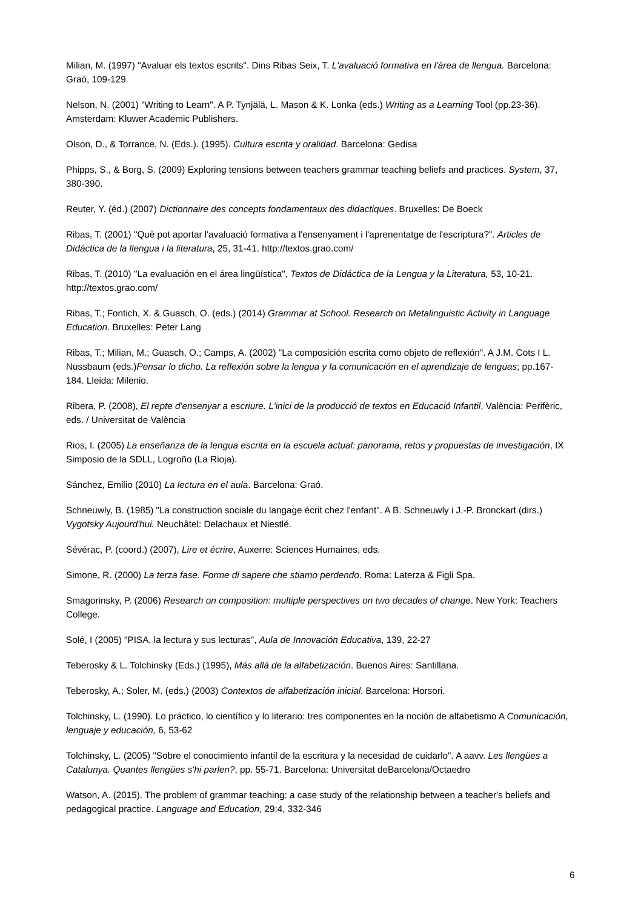Milian, M. (1997) "Avaluar els textos escrits". Dins Ribas Seix, T. L'avaluació formativa en l'àrea de llengua. Barcelona: Graó, 109-129
Nelson, N. (2001) "Writing to Learn". A P. Tynjälä, L. Mason & K. Lonka (eds.) Writing as a Learning Tool (pp.23-36). Amsterdam: Kluwer Academic Publishers.
Olson, D., & Torrance, N. (Eds.). (1995). Cultura escrita y oralidad. Barcelona: Gedisa
Phipps, S., & Borg, S. (2009) Exploring tensions between teachers grammar teaching beliefs and practices. System, 37, 380-390.
Reuter, Y. (éd.) (2007) Dictionnaire des concepts fondamentaux des didactiques. Bruxelles: De Boeck
Ribas, T. (2001) "Què pot aportar l'avaluació formativa a l'ensenyament i l'aprenentatge de l'escriptura?". Articles de Didàctica de la llengua i la literatura, 25, 31-41. http://textos.grao.com/
Ribas, T. (2010) "La evaluación en el área lingüística", Textos de Didáctica de la Lengua y la Literatura, 53, 10-21. http://textos.grao.com/
Ribas, T.; Fontich, X. & Guasch, O. (eds.) (2014) Grammar at School. Research on Metalinguistic Activity in Language Education. Bruxelles: Peter Lang
Ribas, T.; Milian, M.; Guasch, O.; Camps, A. (2002) "La composición escrita como objeto de reflexión". A J.M. Cots I L. Nussbaum (eds.)Pensar lo dicho. La reflexión sobre la lengua y la comunicación en el aprendizaje de lenguas; pp.167-184. Lleida: Milenio.
Ribera, P. (2008), El repte d'ensenyar a escriure. L'inici de la producció de textos en Educació Infantil, València: Perifèric, eds. / Universitat de València
Rios, I. (2005) La enseñanza de la lengua escrita en la escuela actual: panorama, retos y propuestas de investigación, IX Simposio de la SDLL, Logroño (La Rioja).
Sánchez, Emilio (2010) La lectura en el aula. Barcelona: Graó.
Schneuwly, B. (1985) "La construction sociale du langage écrit chez l'enfant". A B. Schneuwly i J.-P. Bronckart (dirs.) Vygotsky Aujourd'hui. Neuchâtel: Delachaux et Niestlé.
Sévérac, P. (coord.) (2007), Lire et écrire, Auxerre: Sciences Humaines, eds.
Simone, R. (2000) La terza fase. Forme di sapere che stiamo perdendo. Roma: Laterza & Figli Spa.
Smagorinsky, P. (2006) Research on composition: multiple perspectives on two decades of change. New York: Teachers College.
Solé, I (2005) "PISA, la lectura y sus lecturas", Aula de Innovación Educativa, 139, 22-27
Teberosky & L. Tolchinsky (Eds.) (1995), Más allá de la alfabetización. Buenos Aires: Santillana.
Teberosky, A.; Soler, M. (eds.) (2003) Contextos de alfabetización inicial. Barcelona: Horsori.
Tolchinsky, L. (1990). Lo práctico, lo científico y lo literario: tres componentes en la noción de alfabetismo A Comunicación, lenguaje y educación, 6, 53-62
Tolchinsky, L. (2005) "Sobre el conocimiento infantil de la escritura y la necesidad de cuidarlo". A aavv. Les llengües a Catalunya. Quantes llengües s'hi parlen?, pp. 55-71. Barcelona: Universitat deBarcelona/Octaedro
Watson, A. (2015). The problem of grammar teaching: a case study of the relationship between a teacher's beliefs and pedagogical practice. Language and Education, 29:4, 332-346
6